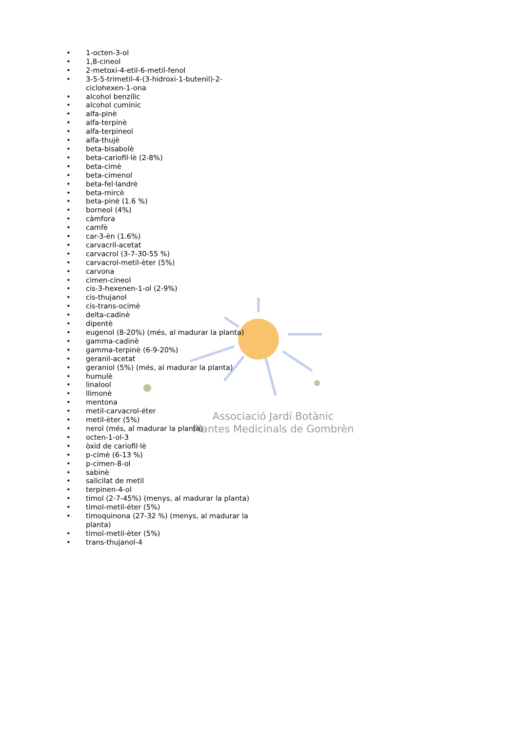Associació Jardí Botànic
Plantes Medicinals de Gombrèn
• 1-octen-3-ol
• 1,8-cineol
• 2-metoxi-4-etil-6-metil-fenol
• 3-5-5-trimetil-4-(3-hidroxi-1-butenil)-2-ciclohexen-1-ona
• alcohol benzílic
• alcohol cumínic
• alfa-pinè
• alfa-terpinè
• alfa-terpineol
• alfa-thujè
• beta-bisabolè
• beta-cariofil·lè (2-8%)
• beta-cimè
• beta-cimenol
• beta-fel·landrè
• beta-mircè
• beta-pinè (1.6 %)
• borneol (4%)
• càmfora
• camfè
• car-3-èn (1.6%)
• carvacril-acetat
• carvacrol (3-7-30-55 %)
• carvacrol-metil-èter (5%)
• carvona
• cimen-cineol
• cis-3-hexenen-1-ol (2-9%)
• cis-thujanol
• cis-trans-ocimè
• delta-cadinè
• dipentè
• eugenol (8-20%) (més, al madurar la planta)
• gamma-cadinè
• gamma-terpinè (6-9-20%)
• geranil-acetat
• geraniol (5%) (més, al madurar la planta)
• humulè
• linalool
• llimonè
• mentona
• metil-carvacrol-éter
• metil-èter (5%)
• nerol (més, al madurar la planta)
• octen-1-ol-3
• òxid de cariofil·lè
• p-cimè (6-13 %)
• p-cimen-8-ol
• sabinè
• salicilat de metil
• terpinen-4-ol
• timol (2-7-45%) (menys, al madurar la planta)
• timol-metil-éter (5%)
• timoquinona (27-32 %) (menys, al madurar la planta)
• timol-metil-èter (5%)
• trans-thujanol-4